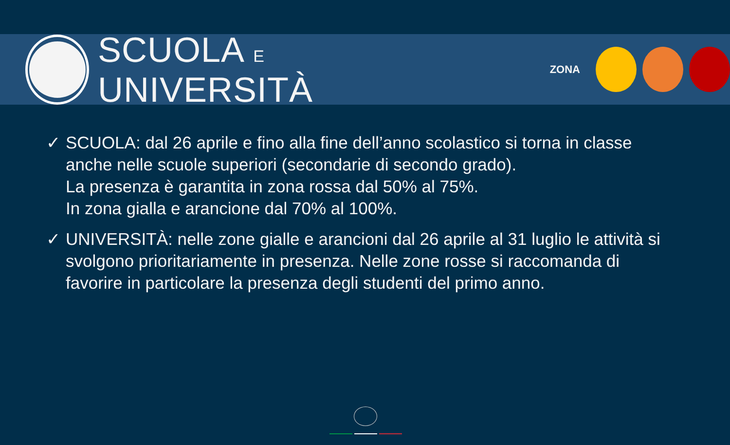SCUOLA E UNIVERSITÀ
ZONA
✓ SCUOLA: dal 26 aprile e fino alla fine dell’anno scolastico si torna in classe anche nelle scuole superiori (secondarie di secondo grado).
La presenza è garantita in zona rossa dal 50% al 75%.
In zona gialla e arancione dal 70% al 100%.
✓ UNIVERSITÀ: nelle zone gialle e arancioni dal 26 aprile al 31 luglio le attività si svolgono prioritariamente in presenza. Nelle zone rosse si raccomanda di favorire in particolare la presenza degli studenti del primo anno.